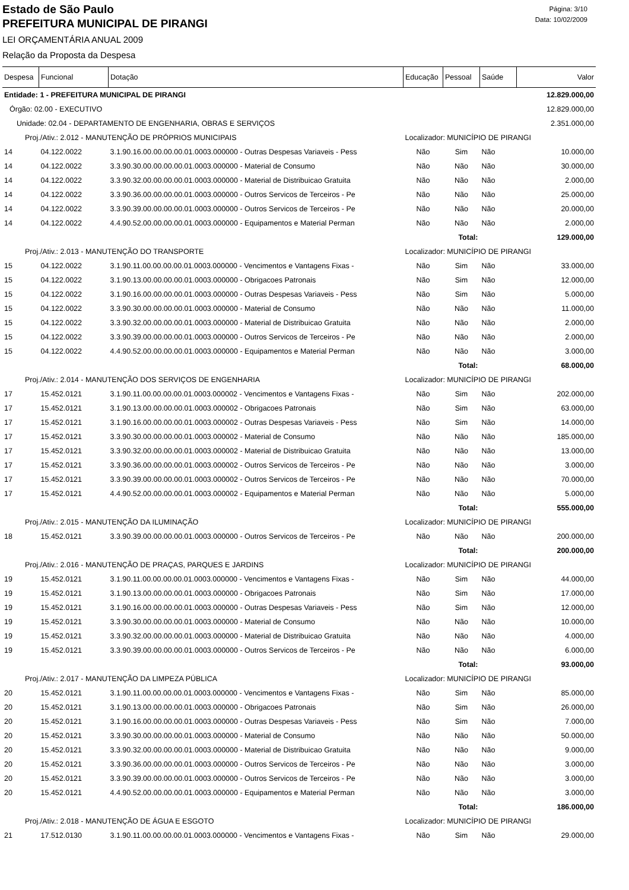Estado de São Paulo
PREFEITURA MUNICIPAL DE PIRANGI
LEI ORÇAMENTÁRIA ANUAL 2009
Relação da Proposta da Despesa
Página: 3/10
Data: 10/02/2009
| Despesa | Funcional | Dotação | Educação | Pessoal | Saúde | Valor |
| --- | --- | --- | --- | --- | --- | --- |
| Entidade: 1 - PREFEITURA MUNICIPAL DE PIRANGI | | | | | | 12.829.000,00 |
| Órgão: 02.00 - EXECUTIVO | | | | | | 12.829.000,00 |
| Unidade: 02.04 - DEPARTAMENTO DE ENGENHARIA, OBRAS E SERVIÇOS | | | | | | 2.351.000,00 |
| Proj./Ativ.: 2.012 - MANUTENÇÃO DE PRÓPRIOS MUNICIPAIS | | | Localizador: MUNICÍPIO DE PIRANGI | | | |
| 14 | 04.122.0022 | 3.1.90.16.00.00.00.00.01.0003.000000 - Outras Despesas Variaveis - Pess | Não | Sim | Não | 10.000,00 |
| 14 | 04.122.0022 | 3.3.90.30.00.00.00.00.01.0003.000000 - Material de Consumo | Não | Não | Não | 30.000,00 |
| 14 | 04.122.0022 | 3.3.90.32.00.00.00.00.01.0003.000000 - Material de Distribuicao Gratuita | Não | Não | Não | 2.000,00 |
| 14 | 04.122.0022 | 3.3.90.36.00.00.00.00.01.0003.000000 - Outros Servicos de Terceiros - Pe | Não | Não | Não | 25.000,00 |
| 14 | 04.122.0022 | 3.3.90.39.00.00.00.00.01.0003.000000 - Outros Servicos de Terceiros - Pe | Não | Não | Não | 20.000,00 |
| 14 | 04.122.0022 | 4.4.90.52.00.00.00.00.01.0003.000000 - Equipamentos e Material Perman | Não | Não | Não | 2.000,00 |
| Total: | | | | | | 129.000,00 |
| Proj./Ativ.: 2.013 - MANUTENÇÃO DO TRANSPORTE | | | Localizador: MUNICÍPIO DE PIRANGI | | | |
| 15 | 04.122.0022 | 3.1.90.11.00.00.00.00.01.0003.000000 - Vencimentos e Vantagens Fixas - | Não | Sim | Não | 33.000,00 |
| 15 | 04.122.0022 | 3.1.90.13.00.00.00.00.01.0003.000000 - Obrigacoes Patronais | Não | Sim | Não | 12.000,00 |
| 15 | 04.122.0022 | 3.1.90.16.00.00.00.00.01.0003.000000 - Outras Despesas Variaveis - Pess | Não | Sim | Não | 5.000,00 |
| 15 | 04.122.0022 | 3.3.90.30.00.00.00.00.01.0003.000000 - Material de Consumo | Não | Não | Não | 11.000,00 |
| 15 | 04.122.0022 | 3.3.90.32.00.00.00.00.01.0003.000000 - Material de Distribuicao Gratuita | Não | Não | Não | 2.000,00 |
| 15 | 04.122.0022 | 3.3.90.39.00.00.00.00.01.0003.000000 - Outros Servicos de Terceiros - Pe | Não | Não | Não | 2.000,00 |
| 15 | 04.122.0022 | 4.4.90.52.00.00.00.00.01.0003.000000 - Equipamentos e Material Perman | Não | Não | Não | 3.000,00 |
| Total: | | | | | | 68.000,00 |
| Proj./Ativ.: 2.014 - MANUTENÇÃO DOS SERVIÇOS DE ENGENHARIA | | | Localizador: MUNICÍPIO DE PIRANGI | | | |
| 17 | 15.452.0121 | 3.1.90.11.00.00.00.00.01.0003.000002 - Vencimentos e Vantagens Fixas - | Não | Sim | Não | 202.000,00 |
| 17 | 15.452.0121 | 3.1.90.13.00.00.00.00.01.0003.000002 - Obrigacoes Patronais | Não | Sim | Não | 63.000,00 |
| 17 | 15.452.0121 | 3.1.90.16.00.00.00.00.01.0003.000002 - Outras Despesas Variaveis - Pess | Não | Sim | Não | 14.000,00 |
| 17 | 15.452.0121 | 3.3.90.30.00.00.00.00.01.0003.000002 - Material de Consumo | Não | Não | Não | 185.000,00 |
| 17 | 15.452.0121 | 3.3.90.32.00.00.00.00.01.0003.000002 - Material de Distribuicao Gratuita | Não | Não | Não | 13.000,00 |
| 17 | 15.452.0121 | 3.3.90.36.00.00.00.00.01.0003.000002 - Outros Servicos de Terceiros - Pe | Não | Não | Não | 3.000,00 |
| 17 | 15.452.0121 | 3.3.90.39.00.00.00.00.01.0003.000002 - Outros Servicos de Terceiros - Pe | Não | Não | Não | 70.000,00 |
| 17 | 15.452.0121 | 4.4.90.52.00.00.00.00.01.0003.000002 - Equipamentos e Material Perman | Não | Não | Não | 5.000,00 |
| Total: | | | | | | 555.000,00 |
| Proj./Ativ.: 2.015 - MANUTENÇÃO DA ILUMINAÇÃO | | | Localizador: MUNICÍPIO DE PIRANGI | | | |
| 18 | 15.452.0121 | 3.3.90.39.00.00.00.00.01.0003.000000 - Outros Servicos de Terceiros - Pe | Não | Não | Não | 200.000,00 |
| Total: | | | | | | 200.000,00 |
| Proj./Ativ.: 2.016 - MANUTENÇÃO DE PRAÇAS, PARQUES E JARDINS | | | Localizador: MUNICÍPIO DE PIRANGI | | | |
| 19 | 15.452.0121 | 3.1.90.11.00.00.00.00.01.0003.000000 - Vencimentos e Vantagens Fixas - | Não | Sim | Não | 44.000,00 |
| 19 | 15.452.0121 | 3.1.90.13.00.00.00.00.01.0003.000000 - Obrigacoes Patronais | Não | Sim | Não | 17.000,00 |
| 19 | 15.452.0121 | 3.1.90.16.00.00.00.00.01.0003.000000 - Outras Despesas Variaveis - Pess | Não | Sim | Não | 12.000,00 |
| 19 | 15.452.0121 | 3.3.90.30.00.00.00.00.01.0003.000000 - Material de Consumo | Não | Não | Não | 10.000,00 |
| 19 | 15.452.0121 | 3.3.90.32.00.00.00.00.01.0003.000000 - Material de Distribuicao Gratuita | Não | Não | Não | 4.000,00 |
| 19 | 15.452.0121 | 3.3.90.39.00.00.00.00.01.0003.000000 - Outros Servicos de Terceiros - Pe | Não | Não | Não | 6.000,00 |
| Total: | | | | | | 93.000,00 |
| Proj./Ativ.: 2.017 - MANUTENÇÃO DA LIMPEZA PÚBLICA | | | Localizador: MUNICÍPIO DE PIRANGI | | | |
| 20 | 15.452.0121 | 3.1.90.11.00.00.00.00.01.0003.000000 - Vencimentos e Vantagens Fixas - | Não | Sim | Não | 85.000,00 |
| 20 | 15.452.0121 | 3.1.90.13.00.00.00.00.01.0003.000000 - Obrigacoes Patronais | Não | Sim | Não | 26.000,00 |
| 20 | 15.452.0121 | 3.1.90.16.00.00.00.00.01.0003.000000 - Outras Despesas Variaveis - Pess | Não | Sim | Não | 7.000,00 |
| 20 | 15.452.0121 | 3.3.90.30.00.00.00.00.01.0003.000000 - Material de Consumo | Não | Não | Não | 50.000,00 |
| 20 | 15.452.0121 | 3.3.90.32.00.00.00.00.01.0003.000000 - Material de Distribuicao Gratuita | Não | Não | Não | 9.000,00 |
| 20 | 15.452.0121 | 3.3.90.36.00.00.00.00.01.0003.000000 - Outros Servicos de Terceiros - Pe | Não | Não | Não | 3.000,00 |
| 20 | 15.452.0121 | 3.3.90.39.00.00.00.00.01.0003.000000 - Outros Servicos de Terceiros - Pe | Não | Não | Não | 3.000,00 |
| 20 | 15.452.0121 | 4.4.90.52.00.00.00.00.01.0003.000000 - Equipamentos e Material Perman | Não | Não | Não | 3.000,00 |
| Total: | | | | | | 186.000,00 |
| Proj./Ativ.: 2.018 - MANUTENÇÃO DE ÁGUA E ESGOTO | | | Localizador: MUNICÍPIO DE PIRANGI | | | |
| 21 | 17.512.0130 | 3.1.90.11.00.00.00.00.01.0003.000000 - Vencimentos e Vantagens Fixas - | Não | Sim | Não | 29.000,00 |